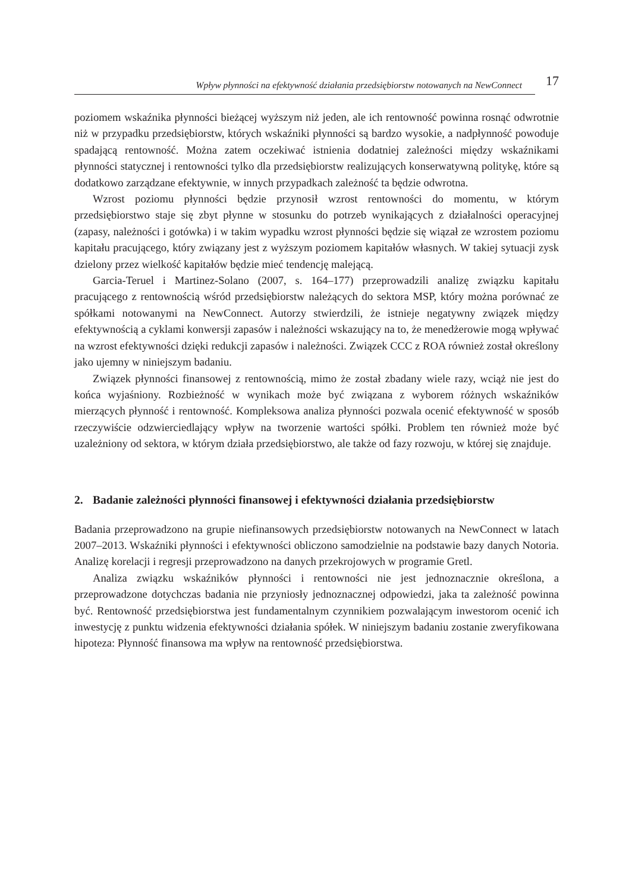Wpływ płynności na efektywność działania przedsiębiorstw notowanych na NewConnect
17
poziomem wskaźnika płynności bieżącej wyższym niż jeden, ale ich rentowność powinna rosnąć odwrotnie niż w przypadku przedsiębiorstw, których wskaźniki płynności są bardzo wysokie, a nadpłynność powoduje spadającą rentowność. Można zatem oczekiwać istnienia dodatniej zależności między wskaźnikami płynności statycznej i rentowności tylko dla przedsiębiorstw realizujących konserwatywną politykę, które są dodatkowo zarządzane efektywnie, w innych przypadkach zależność ta będzie odwrotna.
Wzrost poziomu płynności będzie przynosił wzrost rentowności do momentu, w którym przedsiębiorstwo staje się zbyt płynne w stosunku do potrzeb wynikających z działalności operacyjnej (zapasy, należności i gotówka) i w takim wypadku wzrost płynności będzie się wiązał ze wzrostem poziomu kapitału pracującego, który związany jest z wyższym poziomem kapitałów własnych. W takiej sytuacji zysk dzielony przez wielkość kapitałów będzie mieć tendencję malejącą.
Garcia-Teruel i Martinez-Solano (2007, s. 164–177) przeprowadzili analizę związku kapitału pracującego z rentownością wśród przedsiębiorstw należących do sektora MSP, który można porównać ze spółkami notowanymi na NewConnect. Autorzy stwierdzili, że istnieje negatywny związek między efektywnością a cyklami konwersji zapasów i należności wskazujący na to, że menedżerowie mogą wpływać na wzrost efektywności dzięki redukcji zapasów i należności. Związek CCC z ROA również został określony jako ujemny w niniejszym badaniu.
Związek płynności finansowej z rentownością, mimo że został zbadany wiele razy, wciąż nie jest do końca wyjaśniony. Rozbieżność w wynikach może być związana z wyborem różnych wskaźników mierzących płynność i rentowność. Kompleksowa analiza płynności pozwala ocenić efektywność w sposób rzeczywiście odzwierciedlający wpływ na tworzenie wartości spółki. Problem ten również może być uzależniony od sektora, w którym działa przedsiębiorstwo, ale także od fazy rozwoju, w której się znajduje.
2. Badanie zależności płynności finansowej i efektywności działania przedsiębiorstw
Badania przeprowadzono na grupie niefinansowych przedsiębiorstw notowanych na New­Connect w latach 2007–2013. Wskaźniki płynności i efektywności obliczono samodzielnie na podstawie bazy danych Notoria. Analizę korelacji i regresji przeprowadzono na danych przekrojowych w programie Gretl.
Analiza związku wskaźników płynności i rentowności nie jest jednoznacznie określona, a przeprowadzone dotychczas badania nie przyniosły jednoznacznej odpowiedzi, jaka ta zależność powinna być. Rentowność przedsiębiorstwa jest fundamentalnym czynnikiem pozwalającym inwestorom ocenić ich inwestycję z punktu widzenia efektywności działania spółek. W niniejszym badaniu zostanie zweryfikowana hipoteza: Płynność finansowa ma wpływ na rentowność przedsiębiorstwa.